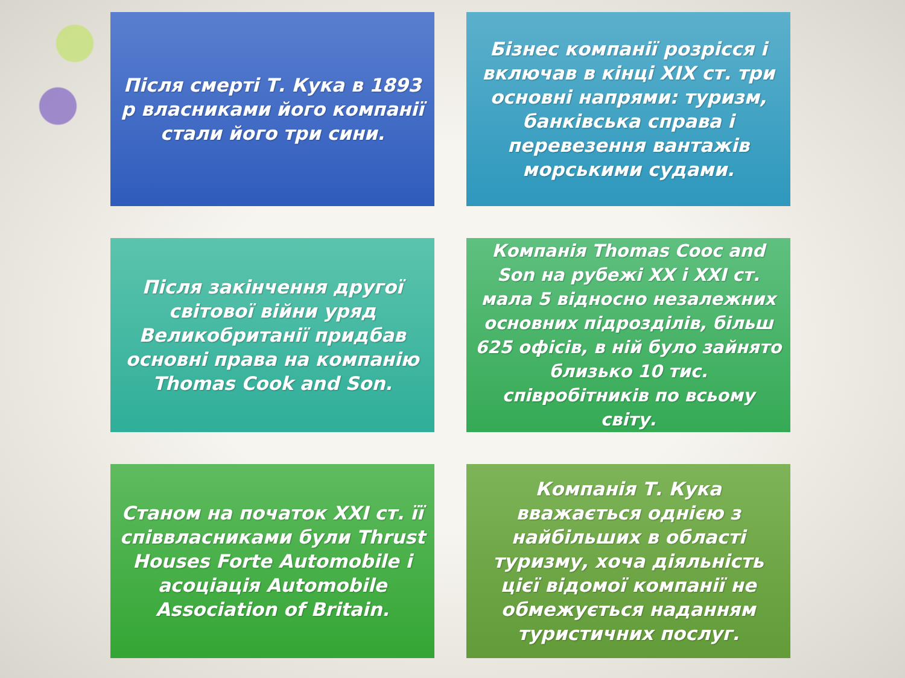Після смерті Т. Кука в 1893 р власниками його компанії стали його три сини.
Бізнес компанії розрісся і включав в кінці XIX ст. три основні напрями: туризм, банківська справа і перевезення вантажів морськими судами.
Після закінчення другої світової війни уряд Великобританії придбав основні права на компанію Thomas Cook and Son.
Компанія Thomas Cooc and Son на рубежі XX і XXI ст. мала 5 відносно незалежних основних підрозділів, більш 625 офісів, в ній було зайнято близько 10 тис. співробітників по всьому світу.
Станом на початок XXI ст. її співвласниками були Thrust Houses Forte Automobile і асоціація Automobile Association of Britain.
Компанія Т. Кука вважається однією з найбільших в області туризму, хоча діяльність цієї відомої компанії не обмежується наданням туристичних послуг.